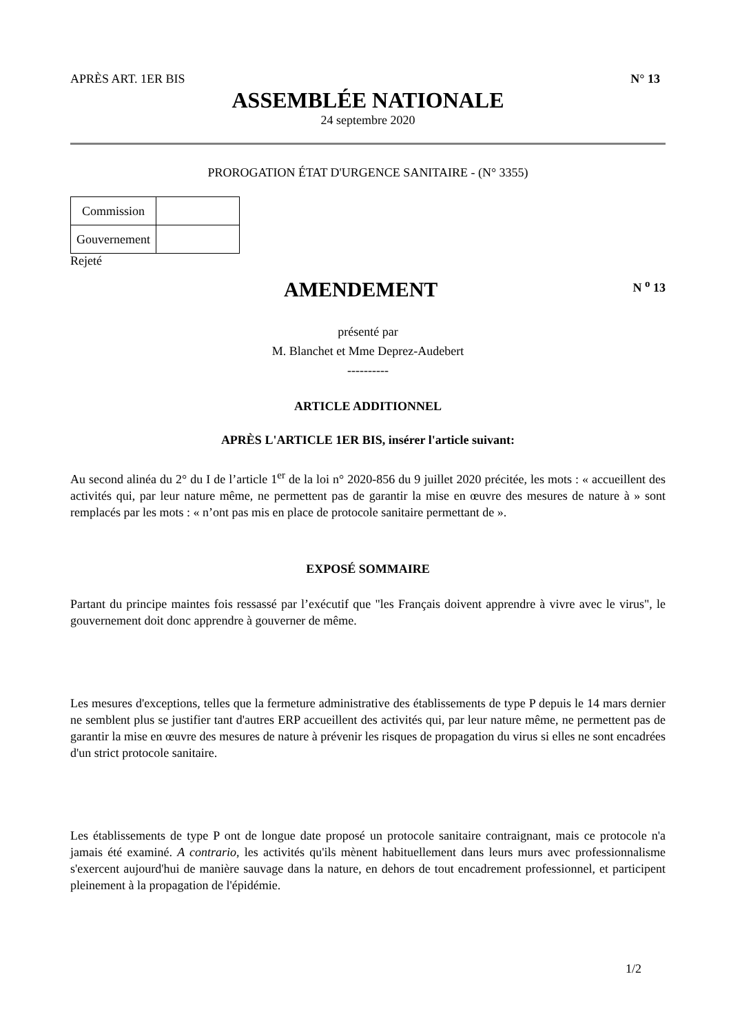APRÈS ART. 1ER BIS N° 13
ASSEMBLÉE NATIONALE
24 septembre 2020
PROROGATION ÉTAT D'URGENCE SANITAIRE - (N° 3355)
| Commission | |
| Gouvernement | |
Rejeté
AMENDEMENT
N <sup>o</sup> 13
présenté par
M. Blanchet et Mme Deprez-Audebert
----------
ARTICLE ADDITIONNEL
APRÈS L'ARTICLE 1ER BIS, insérer l'article suivant:
Au second alinéa du 2° du I de l’article 1<sup>er</sup> de la loi n° 2020-856 du 9 juillet 2020 précitée, les mots : « accueillent des activités qui, par leur nature même, ne permettent pas de garantir la mise en œuvre des mesures de nature à » sont remplacés par les mots : « n’ont pas mis en place de protocole sanitaire permettant de ».
EXPOSÉ SOMMAIRE
Partant du principe maintes fois ressassé par l’exécutif que "les Français doivent apprendre à vivre avec le virus", le gouvernement doit donc apprendre à gouverner de même.
Les mesures d'exceptions, telles que la fermeture administrative des établissements de type P depuis le 14 mars dernier ne semblent plus se justifier tant d'autres ERP accueillent des activités qui, par leur nature même, ne permettent pas de garantir la mise en œuvre des mesures de nature à prévenir les risques de propagation du virus si elles ne sont encadrées d'un strict protocole sanitaire.
Les établissements de type P ont de longue date proposé un protocole sanitaire contraignant, mais ce protocole n'a jamais été examiné. A contrario, les activités qu'ils mènent habituellement dans leurs murs avec professionnalisme s'exercent aujourd'hui de manière sauvage dans la nature, en dehors de tout encadrement professionnel, et participent pleinement à la propagation de l'épidémie.
1/2